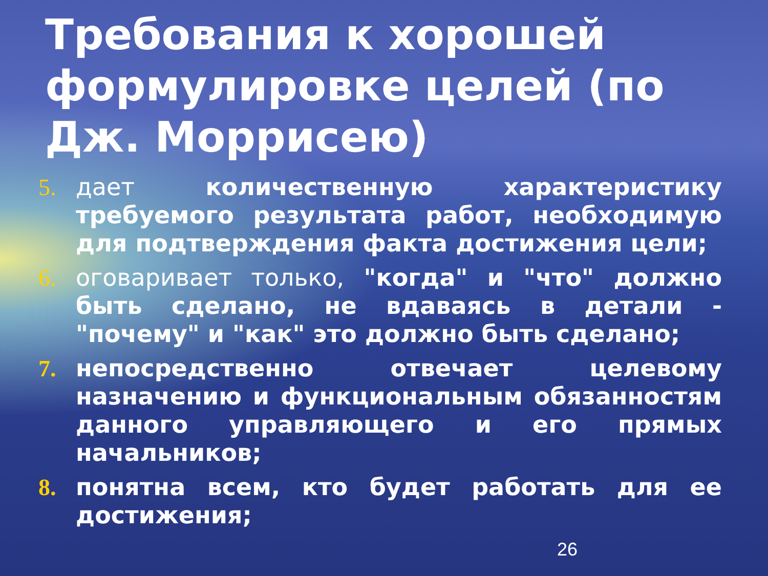Требования к хорошей формулировке целей (по Дж. Моррисею)
5. дает количественную характеристику требуемого результата работ, необходимую для подтверждения факта достижения цели;
6. оговаривает только, "когда" и "что" должно быть сделано, не вдаваясь в детали - "почему" и "как" это должно быть сделано;
7. непосредственно отвечает целевому назначению и функциональным обязанностям данного управляющего и его прямых начальников;
8. понятна всем, кто будет работать для ее достижения;
26